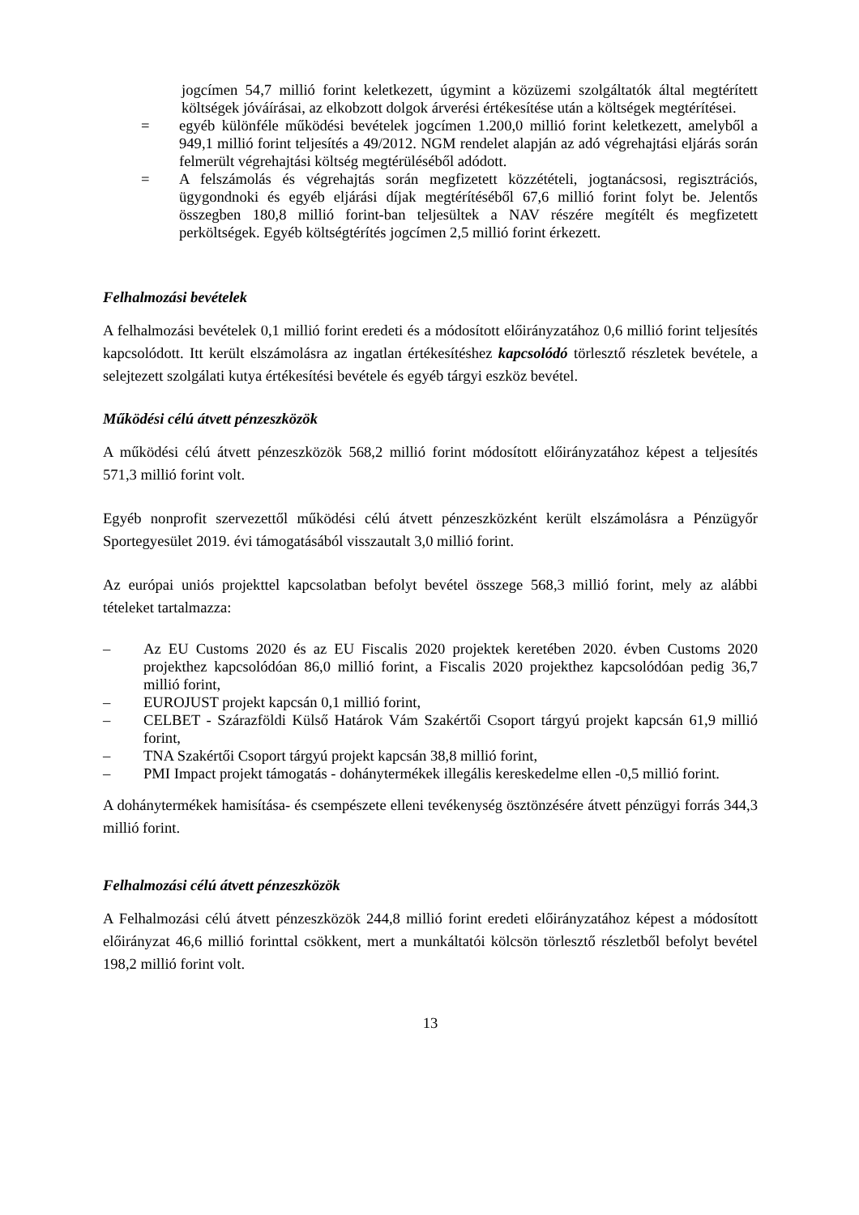jogcímen 54,7 millió forint keletkezett, úgymint a közüzemi szolgáltatók által megtérített költségek jóváírásai, az elkobzott dolgok árverési értékesítése után a költségek megtérítései.
= egyéb különféle működési bevételek jogcímen 1.200,0 millió forint keletkezett, amelyből a 949,1 millió forint teljesítés a 49/2012. NGM rendelet alapján az adó végrehajtási eljárás során felmerült végrehajtási költség megtérüléséből adódott.
= A felszámolás és végrehajtás során megfizetett közzétételi, jogtanácsosi, regisztrációs, ügygondnoki és egyéb eljárási díjak megtérítéséből 67,6 millió forint folyt be. Jelentős összegben 180,8 millió forint-ban teljesültek a NAV részére megítélt és megfizetett perköltségek. Egyéb költségtérítés jogcímen 2,5 millió forint érkezett.
Felhalmozási bevételek
A felhalmozási bevételek 0,1 millió forint eredeti és a módosított előirányzatához 0,6 millió forint teljesítés kapcsolódott. Itt került elszámolásra az ingatlan értékesítéshez kapcsolódó törlesztő részletek bevétele, a selejtezett szolgálati kutya értékesítési bevétele és egyéb tárgyi eszköz bevétel.
Működési célú átvett pénzeszközök
A működési célú átvett pénzeszközök 568,2 millió forint módosított előirányzatához képest a teljesítés 571,3 millió forint volt.
Egyéb nonprofit szervezettől működési célú átvett pénzeszközként került elszámolásra a Pénzügyőr Sportegyesület 2019. évi támogatásából visszautalt 3,0 millió forint.
Az európai uniós projekttel kapcsolatban befolyt bevétel összege 568,3 millió forint, mely az alábbi tételeket tartalmazza:
– Az EU Customs 2020 és az EU Fiscalis 2020 projektek keretében 2020. évben Customs 2020 projekthez kapcsolódóan 86,0 millió forint, a Fiscalis 2020 projekthez kapcsolódóan pedig 36,7 millió forint,
– EUROJUST projekt kapcsán 0,1 millió forint,
– CELBET - Szárazföldi Külső Határok Vám Szakértői Csoport tárgyú projekt kapcsán 61,9 millió forint,
– TNA Szakértői Csoport tárgyú projekt kapcsán 38,8 millió forint,
– PMI Impact projekt támogatás - dohánytermékek illegális kereskedelme ellen -0,5 millió forint.
A dohánytermékek hamisítása- és csempészete elleni tevékenység ösztönzésére átvett pénzügyi forrás 344,3 millió forint.
Felhalmozási célú átvett pénzeszközök
A Felhalmozási célú átvett pénzeszközök 244,8 millió forint eredeti előirányzatához képest a módosított előirányzat 46,6 millió forinttal csökkent, mert a munkáltatói kölcsön törlesztő részletből befolyt bevétel 198,2 millió forint volt.
13